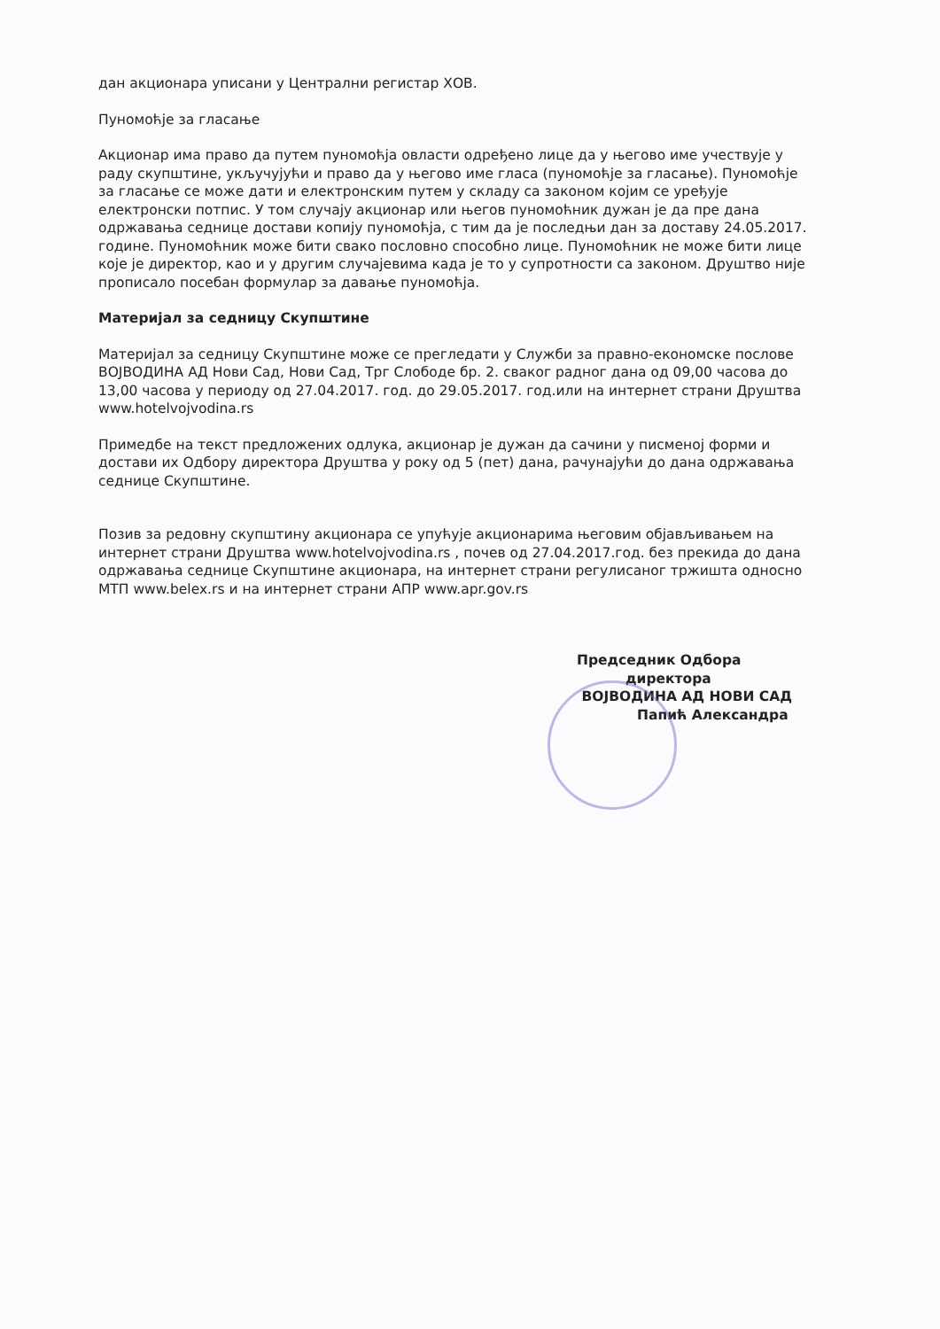дан акционара уписани у Централни регистар ХОВ.
Пуномоћје за гласање
Акционар има право да путем пуномоћја овласти одређено лице да у његово име учествује у раду скупштине, укључујући и право да у његово име гласа (пуномоћје за гласање). Пуномоћје за гласање се може дати и електронским путем у складу са законом којим се уређује електронски потпис. У том случају акционар или његов пуномоћник дужан је да пре дана одржавања седнице достави копију пуномоћја, с тим да је последњи дан за доставу 24.05.2017. године. Пуномоћник може бити свако пословно способно лице. Пуномоћник не може бити лице које је директор, као и у другим случајевима када је то у супротности са законом. Друштво није прописало посебан формулар за давање пуномоћја.
Материјал за седницу Скупштине
Материјал за седницу Скупштине може се прегледати у Служби за правно-економске послове ВОЈВОДИНА АД Нови Сад, Нови Сад, Трг Слободе бр. 2. сваког радног дана од 09,00 часова до 13,00 часова у периоду од 27.04.2017. год. до 29.05.2017. год.или на интернет страни Друштва www.hotelvojvodina.rs
Примедбе на текст предложених одлука, акционар је дужан да сачини у писменој форми и достави их Одбору директора Друштва у року од 5 (пет) дана, рачунајући до дана одржавања седнице Скупштине.
Позив за редовну скупштину акционара се упућује акционарима његовим објављивањем на интернет страни Друштва www.hotelvojvodina.rs , почев од 27.04.2017.год. без прекида до дана одржавања седнице Скупштине акционара, на интернет страни регулисаног тржишта односно МТП www.belex.rs и на интернет страни АПР www.apr.gov.rs
Председник Одбора
директора
ВОЈВОДИНА АД НОВИ САД
Папић Александра